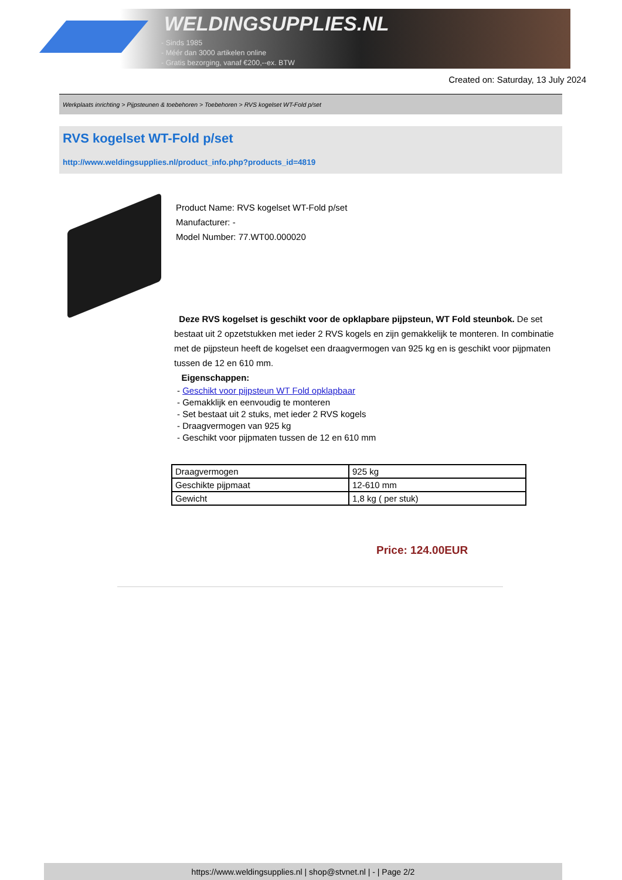WELDINGSUPPLIES.NL
- Sinds 1985
- Méér dan 3000 artikelen online
- Gratis bezorging, vanaf €200,--ex. BTW
Created on: Saturday, 13 July 2024
Werkplaats inrichting > Pijpsteunen & toebehoren > Toebehoren > RVS kogelset WT-Fold p/set
RVS kogelset WT-Fold p/set
http://www.weldingsupplies.nl/product_info.php?products_id=4819
Product Name: RVS kogelset WT-Fold p/set
Manufacturer: -
Model Number: 77.WT00.000020
Deze RVS kogelset is geschikt voor de opklapbare pijpsteun, WT Fold steunbok. De set bestaat uit 2 opzetstukken met ieder 2 RVS kogels en zijn gemakkelijk te monteren. In combinatie met de pijpsteun heeft de kogelset een draagvermogen van 925 kg en is geschikt voor pijpmaten tussen de 12 en 610 mm.
Eigenschappen:
- Geschikt voor pijpsteun WT Fold opklapbaar
- Gemakklijk en eenvoudig te monteren
- Set bestaat uit 2 stuks, met ieder 2 RVS kogels
- Draagvermogen van 925 kg
- Geschikt voor pijpmaten tussen de 12 en 610 mm
| Draagvermogen | 925 kg |
| Geschikte pijpmaat | 12-610 mm |
| Gewicht | 1,8 kg ( per stuk) |
Price: 124.00EUR
https://www.weldingsupplies.nl | shop@stvnet.nl | - | Page 2/2